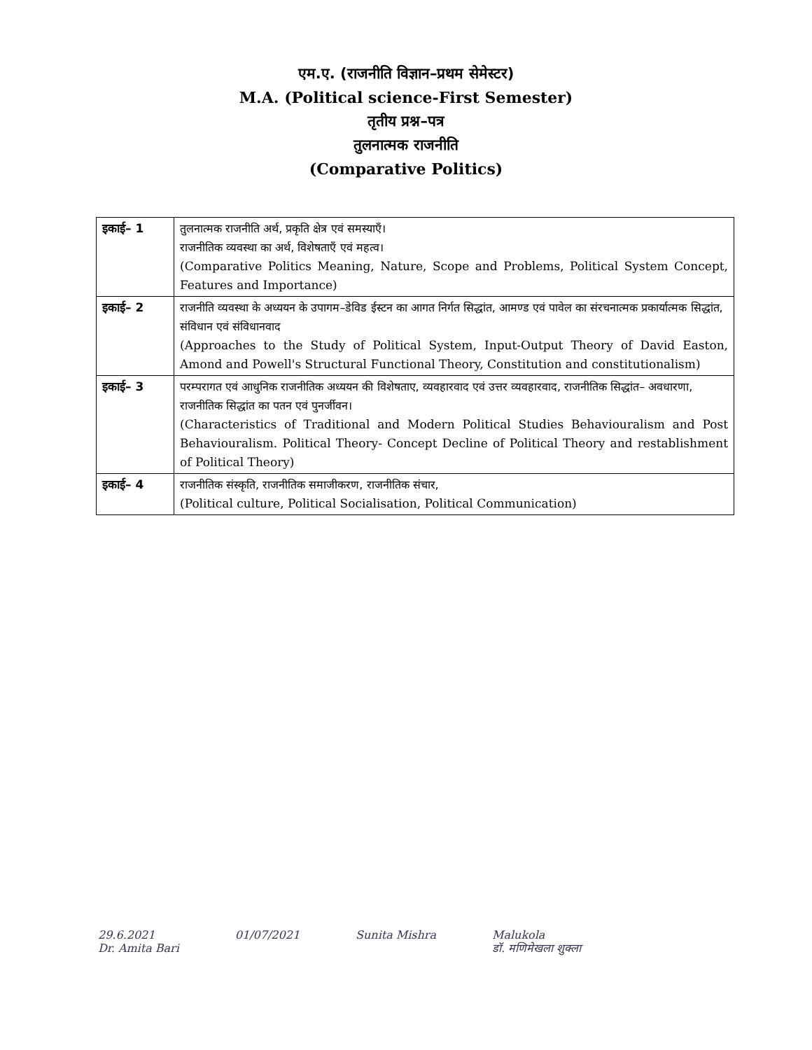एम.ए. (राजनीति विज्ञान–प्रथम सेमेस्टर)
M.A. (Political science-First Semester)
तृतीय प्रश्न–पत्र
तुलनात्मक राजनीति
(Comparative Politics)
| इकाई– 1 | तुलनात्मक राजनीति अर्थ, प्रकृति क्षेत्र एवं समस्याएँ। राजनीतिक व्यवस्था का अर्थ, विशेषताएँ एवं महत्व। (Comparative Politics Meaning, Nature, Scope and Problems, Political System Concept, Features and Importance) |
| इकाई– 2 | राजनीति व्यवस्था के अध्ययन के उपागम–डेविड ईस्टन का आगत निर्गत सिद्धांत, आमण्ड एवं पावेल का संरचनात्मक प्रकार्यात्मक सिद्धांत, संविधान एवं संविधानवाद (Approaches to the Study of Political System, Input-Output Theory of David Easton, Amond and Powell's Structural Functional Theory, Constitution and constitutionalism) |
| इकाई– 3 | परम्परागत एवं आधुनिक राजनीतिक अध्ययन की विशेषताए, व्यवहारवाद एवं उत्तर व्यवहारवाद, राजनीतिक सिद्धांत– अवधारणा, राजनीतिक सिद्धांत का पतन एवं पुनर्जीवन। (Characteristics of Traditional and Modern Political Studies Behaviouralism and Post Behaviouralism. Political Theory- Concept Decline of Political Theory and restablishment of Political Theory) |
| इकाई– 4 | राजनीतिक संस्कृति, राजनीतिक समाजीकरण, राजनीतिक संचार, (Political culture, Political Socialisation, Political Communication) |
29.6.2021
Dr. Amita Bari
01/07/2021 Sunita Mishra Malukola
डॉ. मणिमेखला शुक्ला